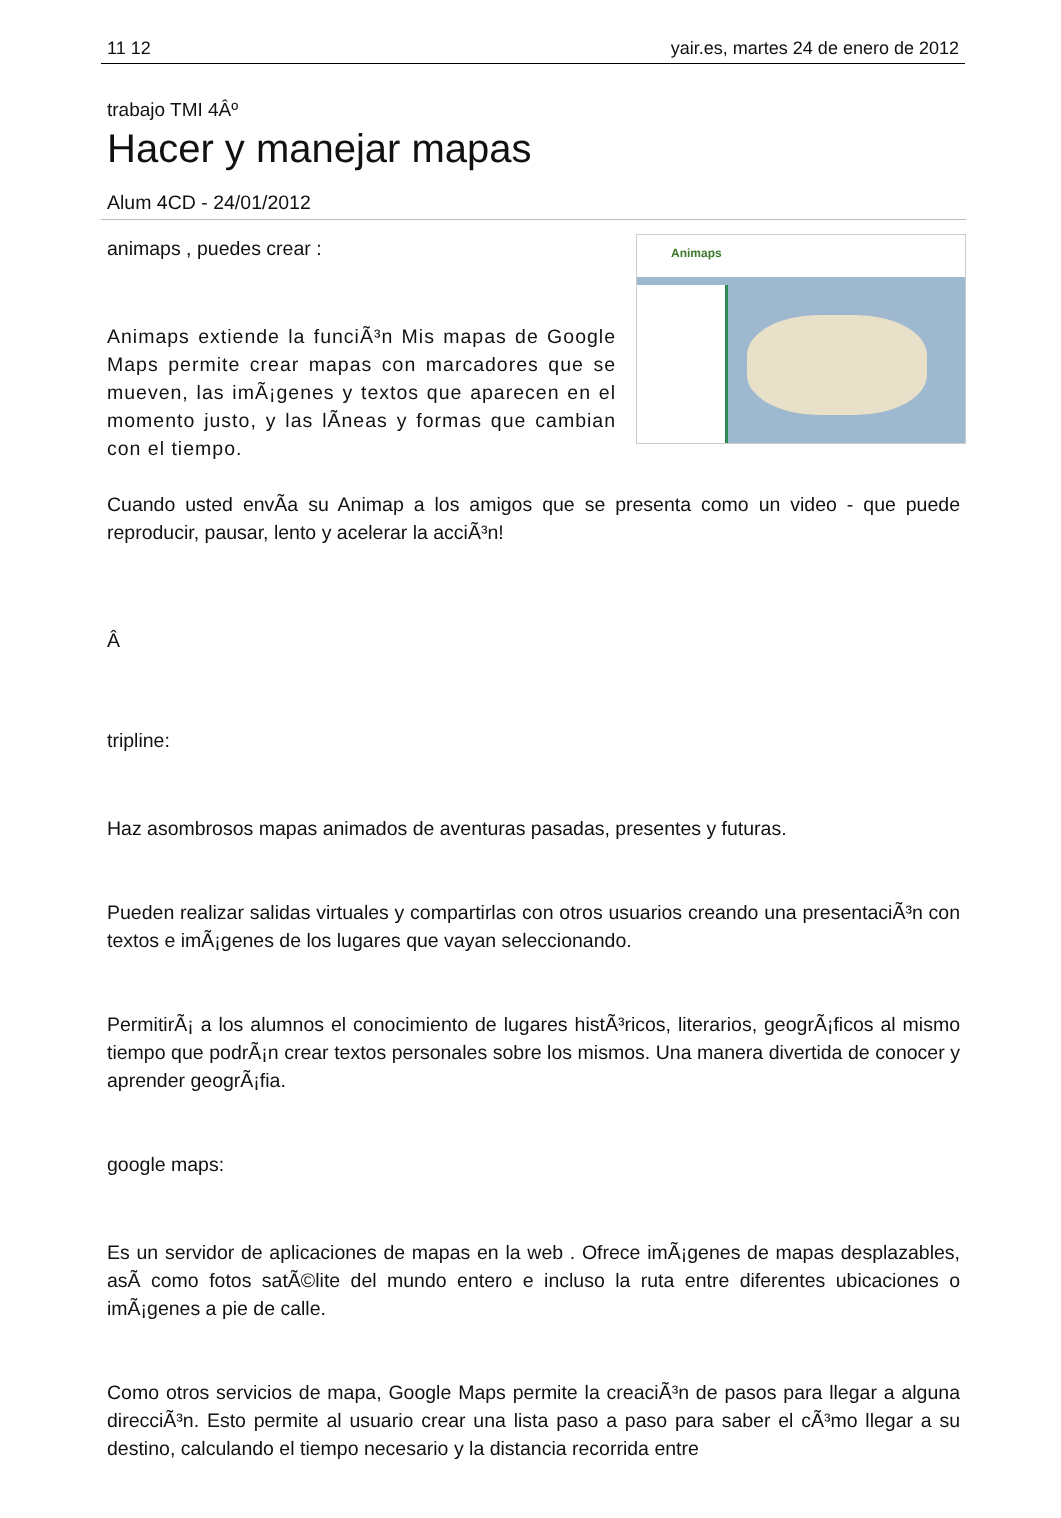11 12 yair.es, martes 24 de enero de 2012
trabajo TMI 4Âº
Hacer y manejar mapas
Alum 4CD - 24/01/2012
Animaps
animaps , puedes crear :
Animaps extiende la funciÃ³n Mis mapas de Google Maps permite crear mapas con marcadores que se mueven, las imÃ¡genes y textos que aparecen en el momento justo, y las lÃ­neas y formas que cambian con el tiempo.
Cuando usted envÃ­a su Animap a los amigos que se presenta como un video - que puede reproducir, pausar, lento y acelerar la acciÃ³n!
Â
tripline:
Haz asombrosos mapas animados de aventuras pasadas, presentes y futuras.
Pueden realizar salidas virtuales y compartirlas con otros usuarios creando una presentaciÃ³n con textos e imÃ¡genes de los lugares que vayan seleccionando.
PermitirÃ¡ a los alumnos el conocimiento de lugares histÃ³ricos, literarios, geogrÃ¡ficos al mismo tiempo que podrÃ¡n crear textos personales sobre los mismos. Una manera divertida de conocer y aprender geogrÃ¡fia.
google maps:
Es un servidor de aplicaciones de mapas en la web . Ofrece imÃ¡genes de mapas desplazables, asÃ­ como fotos satÃ©lite del mundo entero e incluso la ruta entre diferentes ubicaciones o imÃ¡genes a pie de calle.
Como otros servicios de mapa, Google Maps permite la creaciÃ³n de pasos para llegar a alguna direcciÃ³n. Esto permite al usuario crear una lista paso a paso para saber el cÃ³mo llegar a su destino, calculando el tiempo necesario y la distancia recorrida entre